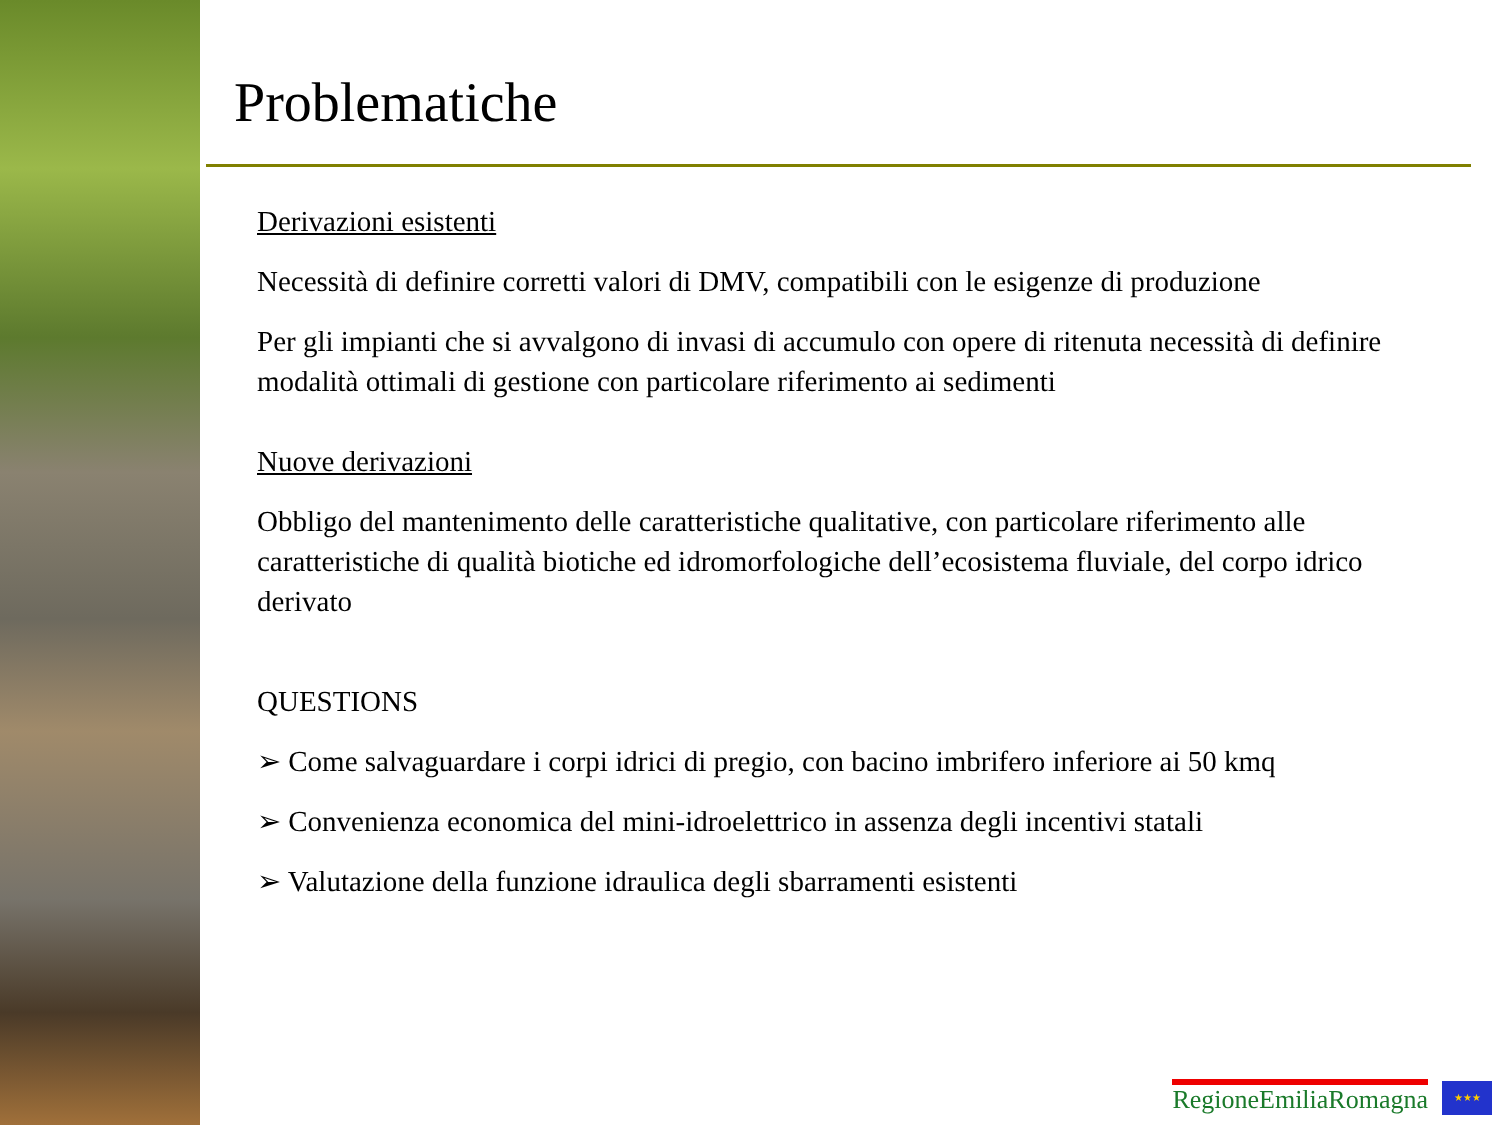Problematiche
Derivazioni esistenti
Necessità di definire corretti valori di DMV, compatibili con le esigenze di produzione
Per gli impianti che si avvalgono di invasi di accumulo con opere di ritenuta necessità di definire modalità ottimali di gestione con particolare riferimento ai sedimenti
Nuove derivazioni
Obbligo del mantenimento delle caratteristiche qualitative, con particolare riferimento alle caratteristiche di qualità biotiche ed idromorfologiche dell’ecosistema fluviale, del corpo idrico derivato
QUESTIONS
➢ Come salvaguardare i corpi idrici di pregio, con bacino imbrifero inferiore ai 50 kmq
➢ Convenienza economica del mini-idroelettrico in assenza degli incentivi statali
➢ Valutazione della funzione idraulica degli sbarramenti esistenti
RegioneEmiliaRomagna
★★★